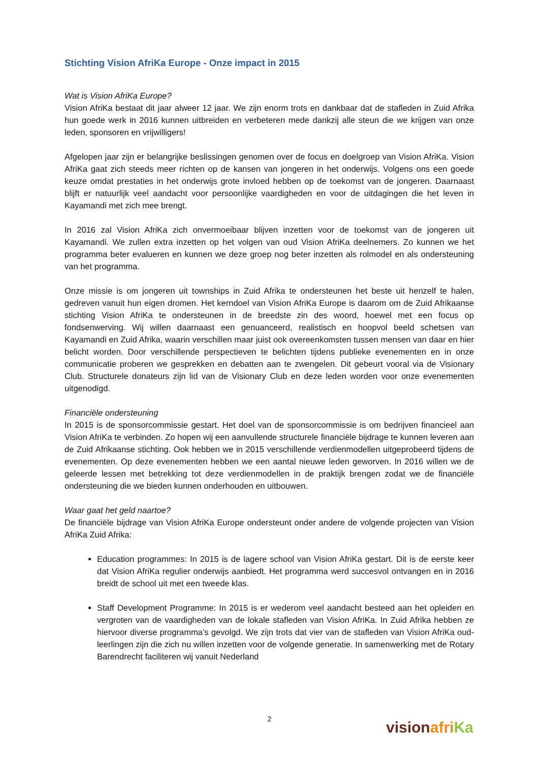Stichting Vision AfriKa Europe - Onze impact in 2015
Wat is Vision AfriKa Europe?
Vision AfriKa bestaat dit jaar alweer 12 jaar. We zijn enorm trots en dankbaar dat de stafleden in Zuid Afrika hun goede werk in 2016 kunnen uitbreiden en verbeteren mede dankzij alle steun die we krijgen van onze leden, sponsoren en vrijwilligers!
Afgelopen jaar zijn er belangrijke beslissingen genomen over de focus en doelgroep van Vision AfriKa. Vision AfriKa gaat zich steeds meer richten op de kansen van jongeren in het onderwijs. Volgens ons een goede keuze omdat prestaties in het onderwijs grote invloed hebben op de toekomst van de jongeren. Daarnaast blijft er natuurlijk veel aandacht voor persoonlijke vaardigheden en voor de uitdagingen die het leven in Kayamandi met zich mee brengt.
In 2016 zal Vision AfriKa zich onvermoeibaar blijven inzetten voor de toekomst van de jongeren uit Kayamandi. We zullen extra inzetten op het volgen van oud Vision AfriKa deelnemers. Zo kunnen we het programma beter evalueren en kunnen we deze groep nog beter inzetten als rolmodel en als ondersteuning van het programma.
Onze missie is om jongeren uit townships in Zuid Afrika te ondersteunen het beste uit henzelf te halen, gedreven vanuit hun eigen dromen. Het kerndoel van Vision AfriKa Europe is daarom om de Zuid Afrikaanse stichting Vision AfriKa te ondersteunen in de breedste zin des woord, hoewel met een focus op fondsenwerving. Wij willen daarnaast een genuanceerd, realistisch en hoopvol beeld schetsen van Kayamandi en Zuid Afrika, waarin verschillen maar juist ook overeenkomsten tussen mensen van daar en hier belicht worden. Door verschillende perspectieven te belichten tijdens publieke evenementen en in onze communicatie proberen we gesprekken en debatten aan te zwengelen. Dit gebeurt vooral via de Visionary Club. Structurele donateurs zijn lid van de Visionary Club en deze leden worden voor onze evenementen uitgenodigd.
Financiële ondersteuning
In 2015 is de sponsorcommissie gestart. Het doel van de sponsorcommissie is om bedrijven financieel aan Vision AfriKa te verbinden. Zo hopen wij een aanvullende structurele financiële bijdrage te kunnen leveren aan de Zuid Afrikaanse stichting. Ook hebben we in 2015 verschillende verdienmodellen uitgeprobeerd tijdens de evenementen. Op deze evenementen hebben we een aantal nieuwe leden geworven. In 2016 willen we de geleerde lessen met betrekking tot deze verdienmodellen in de praktijk brengen zodat we de financiële ondersteuning die we bieden kunnen onderhouden en uitbouwen.
Waar gaat het geld naartoe?
De financiële bijdrage van Vision AfriKa Europe ondersteunt onder andere de volgende projecten van Vision AfriKa Zuid Afrika:
Education programmes: In 2015 is de lagere school van Vision AfriKa gestart. Dit is de eerste keer dat Vision AfriKa regulier onderwijs aanbiedt. Het programma werd succesvol ontvangen en in 2016 breidt de school uit met een tweede klas.
Staff Development Programme: In 2015 is er wederom veel aandacht besteed aan het opleiden en vergroten van de vaardigheden van de lokale stafleden van Vision AfriKa. In Zuid Afrika hebben ze hiervoor diverse programma’s gevolgd. We zijn trots dat vier van de stafleden van Vision AfriKa oud-leerlingen zijn die zich nu willen inzetten voor de volgende generatie. In samenwerking met de Rotary Barendrecht faciliteren wij vanuit Nederland
2
vision afri Ka